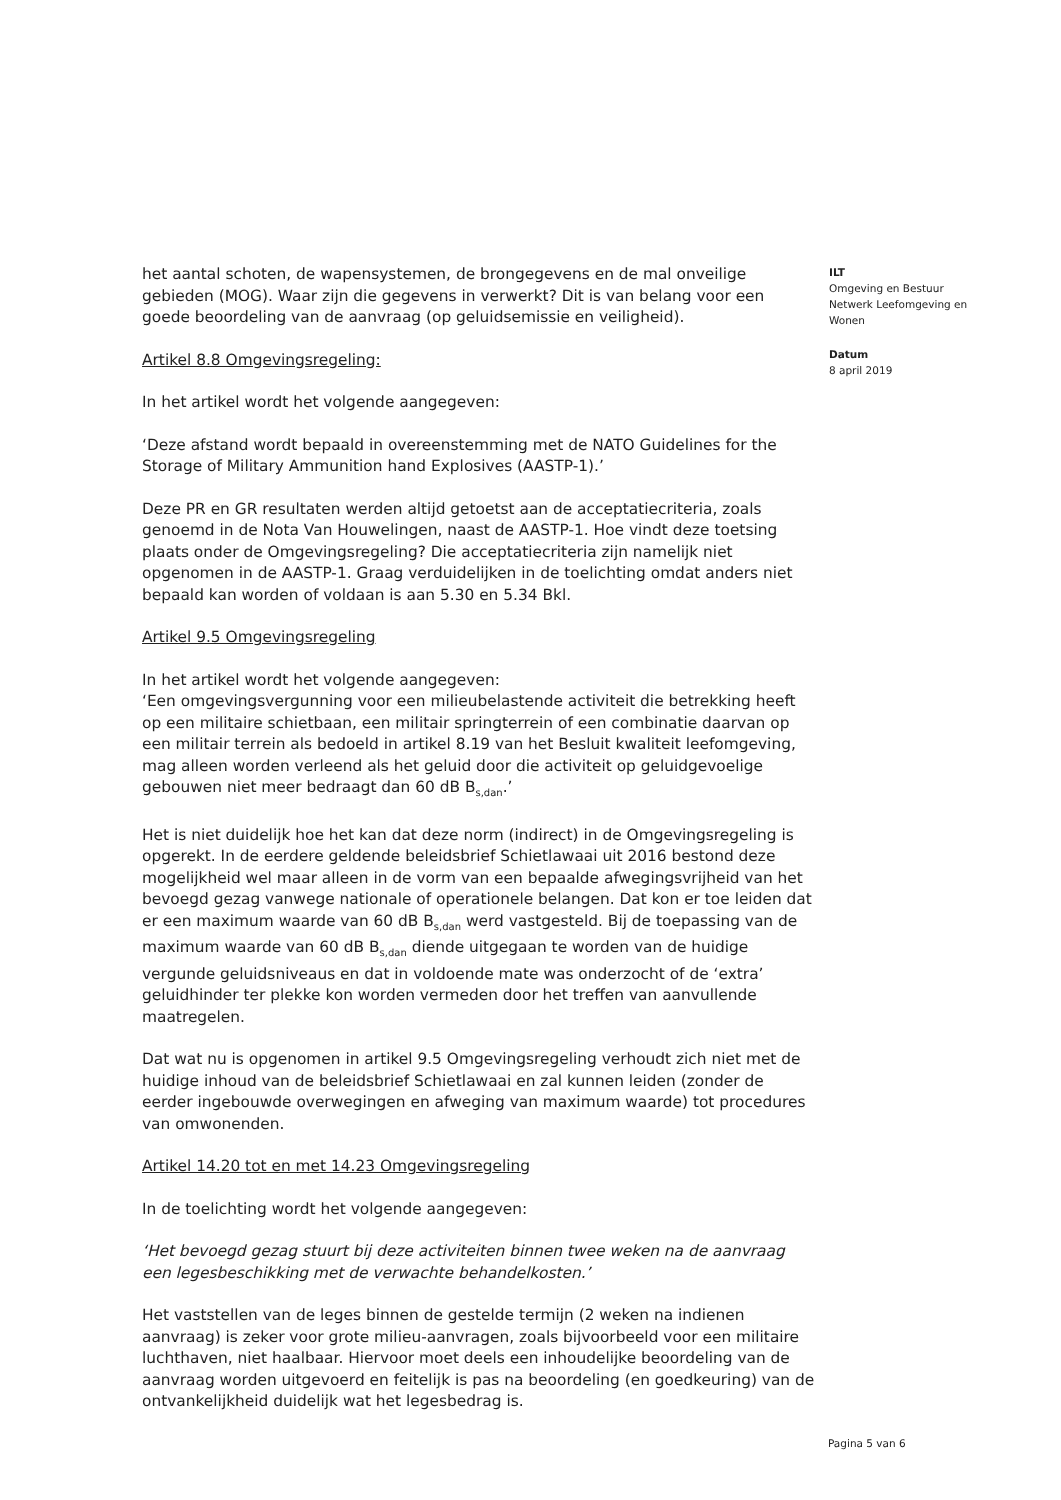het aantal schoten, de wapensystemen, de brongegevens en de mal onveilige gebieden (MOG). Waar zijn die gegevens in verwerkt? Dit is van belang voor een goede beoordeling van de aanvraag (op geluidsemissie en veiligheid).
Artikel 8.8 Omgevingsregeling:
In het artikel wordt het volgende aangegeven:
‘Deze afstand wordt bepaald in overeenstemming met de NATO Guidelines for the Storage of Military Ammunition hand Explosives (AASTP-1).’
Deze PR en GR resultaten werden altijd getoetst aan de acceptatiecriteria, zoals genoemd in de Nota Van Houwelingen, naast de AASTP-1. Hoe vindt deze toetsing plaats onder de Omgevingsregeling? Die acceptatiecriteria zijn namelijk niet opgenomen in de AASTP-1. Graag verduidelijken in de toelichting omdat anders niet bepaald kan worden of voldaan is aan 5.30 en 5.34 Bkl.
Artikel 9.5 Omgevingsregeling
In het artikel wordt het volgende aangegeven:
‘Een omgevingsvergunning voor een milieubelastende activiteit die betrekking heeft op een militaire schietbaan, een militair springterrein of een combinatie daarvan op een militair terrein als bedoeld in artikel 8.19 van het Besluit kwaliteit leefomgeving, mag alleen worden verleend als het geluid door die activiteit op geluidgevoelige gebouwen niet meer bedraagt dan 60 dB B<sub>s,dan</sub>.’
Het is niet duidelijk hoe het kan dat deze norm (indirect) in de Omgevingsregeling is opgerekt. In de eerdere geldende beleidsbrief Schietlawaai uit 2016 bestond deze mogelijkheid wel maar alleen in de vorm van een bepaalde afwegingsvrijheid van het bevoegd gezag vanwege nationale of operationele belangen. Dat kon er toe leiden dat er een maximum waarde van 60 dB B<sub>s,dan</sub> werd vastgesteld. Bij de toepassing van de maximum waarde van 60 dB B<sub>s,dan</sub> diende uitgegaan te worden van de huidige vergunde geluidsniveaus en dat in voldoende mate was onderzocht of de ‘extra’ geluidhinder ter plekke kon worden vermeden door het treffen van aanvullende maatregelen.
Dat wat nu is opgenomen in artikel 9.5 Omgevingsregeling verhoudt zich niet met de huidige inhoud van de beleidsbrief Schietlawaai en zal kunnen leiden (zonder de eerder ingebouwde overwegingen en afweging van maximum waarde) tot procedures van omwonenden.
Artikel 14.20 tot en met 14.23 Omgevingsregeling
In de toelichting wordt het volgende aangegeven:
‘Het bevoegd gezag stuurt bij deze activiteiten binnen twee weken na de aanvraag een legesbeschikking met de verwachte behandelkosten.’
Het vaststellen van de leges binnen de gestelde termijn (2 weken na indienen aanvraag) is zeker voor grote milieu-aanvragen, zoals bijvoorbeeld voor een militaire luchthaven, niet haalbaar. Hiervoor moet deels een inhoudelijke beoordeling van de aanvraag worden uitgevoerd en feitelijk is pas na beoordeling (en goedkeuring) van de ontvankelijkheid duidelijk wat het legesbedrag is.
ILT
Omgeving en Bestuur
Netwerk Leefomgeving en Wonen
Datum
8 april 2019
Pagina 5 van 6